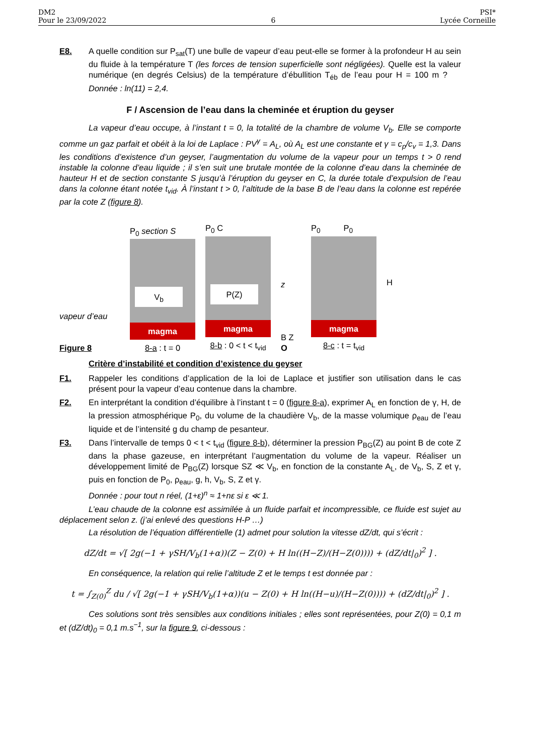DM2
Pour le 23/09/2022
6
PSI*
Lycée Corneille
E8. A quelle condition sur P<sub>sat</sub>(T) une bulle de vapeur d’eau peut-elle se former à la profondeur H au sein du fluide à la température T (les forces de tension superficielle sont négligées). Quelle est la valeur numérique (en degrés Celsius) de la température d’ébullition T<sub>éb</sub> de l’eau pour H = 100 m ? Donnée : ln(11) = 2,4.
F / Ascension de l’eau dans la cheminée et éruption du geyser
La vapeur d’eau occupe, à l’instant t = 0, la totalité de la chambre de volume V<sub>b</sub>. Elle se comporte comme un gaz parfait et obéit à la loi de Laplace : PV<sup>γ</sup> = A<sub>L</sub>, où A<sub>L</sub> est une constante et γ = c<sub>p</sub>/c<sub>v</sub> = 1,3. Dans les conditions d’existence d’un geyser, l’augmentation du volume de la vapeur pour un temps t > 0 rend instable la colonne d’eau liquide ; il s’en suit une brutale montée de la colonne d’eau dans la cheminée de hauteur H et de section constante S jusqu’à l’éruption du geyser en C, la durée totale d’expulsion de l’eau dans la colonne étant notée t<sub>vid</sub>. À l’instant t > 0, l’altitude de la base B de l’eau dans la colonne est repérée par la cote Z (figure 8).
vapeur d’eau
Figure 8
P<sub>0</sub> section S
V<sub>b</sub>
magma
8-a : t = 0
P<sub>0</sub> C
P(Z)
magma
8-b : 0 < t < t<sub>vid</sub>
z
B Z
O
P<sub>0</sub> P<sub>0</sub>
magma
8-c : t = t<sub>vid</sub>
H
Critère d’instabilité et condition d’existence du geyser
F1. Rappeler les conditions d’application de la loi de Laplace et justifier son utilisation dans le cas présent pour la vapeur d’eau contenue dans la chambre.
F2. En interprétant la condition d’équilibre à l’instant t = 0 (figure 8-a), exprimer A<sub>L</sub> en fonction de γ, H, de la pression atmosphérique P<sub>0</sub>, du volume de la chaudière V<sub>b</sub>, de la masse volumique ρ<sub>eau</sub> de l’eau liquide et de l’intensité g du champ de pesanteur.
F3. Dans l’intervalle de temps 0 < t < t<sub>vid</sub> (figure 8-b), déterminer la pression P<sub>BG</sub>(Z) au point B de cote Z dans la phase gazeuse, en interprétant l’augmentation du volume de la vapeur. Réaliser un développement limité de P<sub>BG</sub>(Z) lorsque SZ ≪ V<sub>b</sub>, en fonction de la constante A<sub>L</sub>, de V<sub>b</sub>, S, Z et γ, puis en fonction de P<sub>0</sub>, ρ<sub>eau</sub>, g, h, V<sub>b</sub>, S, Z et γ.
Donnée : pour tout n réel, (1+ε)<sup>n</sup> ≈ 1+nε si ε ≪ 1.
L’eau chaude de la colonne est assimilée à un fluide parfait et incompressible, ce fluide est sujet au déplacement selon z. (j’ai enlevé des questions H-P …)
La résolution de l’équation différentielle (1) admet pour solution la vitesse dZ/dt, qui s’écrit :
dZ/dt = √[ 2g(−1 + γSH/V<sub>b</sub>(1+α))(Z − Z(0) + H ln((H−Z)/(H−Z(0)))) + (dZ/dt|<sub>0</sub>)<sup>2</sup> ] .
En conséquence, la relation qui relie l’altitude Z et le temps t est donnée par :
t = ∫<sub>Z(0)</sub><sup>Z</sup> du / √[ 2g(−1 + γSH/V<sub>b</sub>(1+α))(u − Z(0) + H ln((H−u)/(H−Z(0)))) + (dZ/dt|<sub>0</sub>)<sup>2</sup> ] .
Ces solutions sont très sensibles aux conditions initiales ; elles sont représentées, pour Z(0) = 0,1 m et (dZ/dt)<sub>0</sub> = 0,1 m.s<sup>−1</sup>, sur la figure 9, ci-dessous :